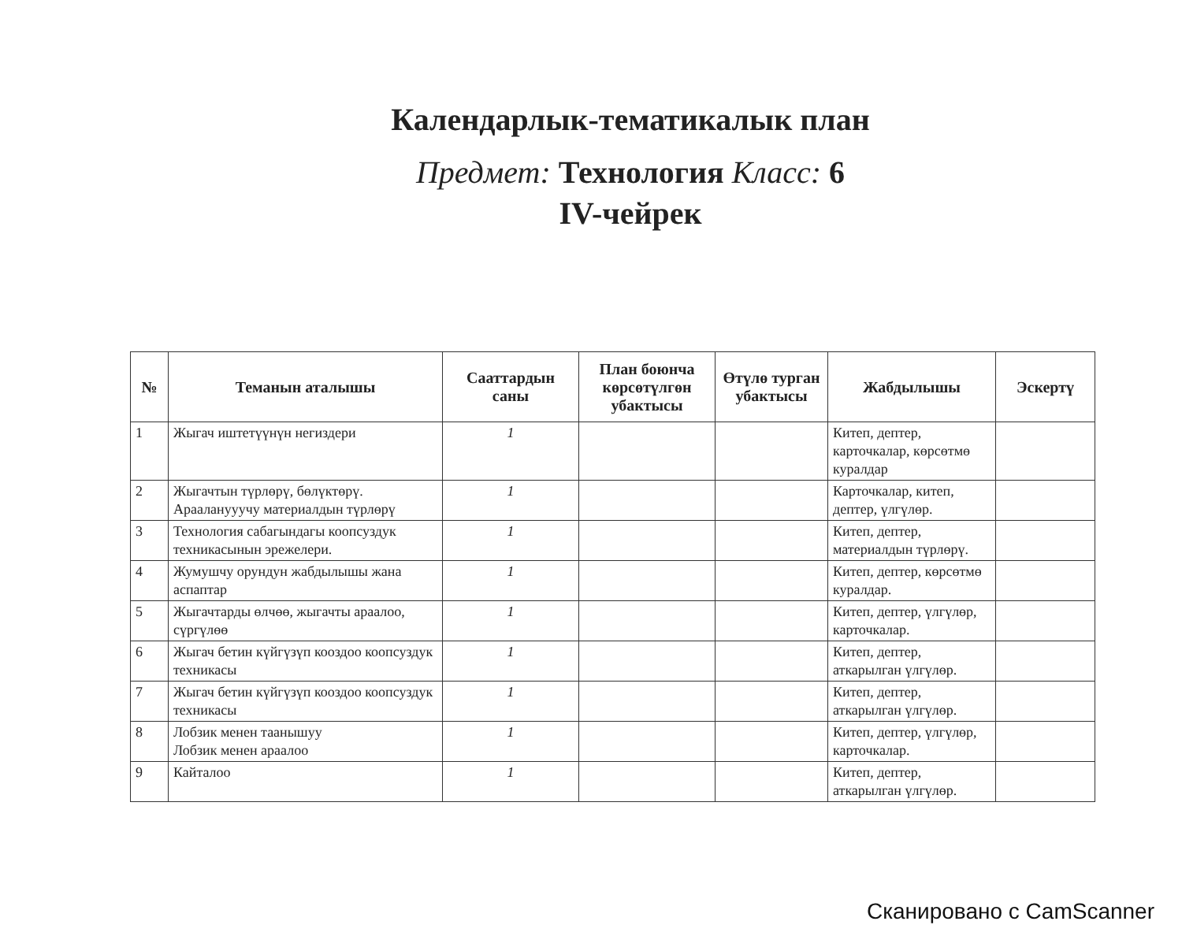Календарлык-тематикалык план
Предмет: Технология Класс: 6
IV-чейрек
| № | Теманын аталышы | Сааттардын саны | План боюнча көрсөтүлгөн убактысы | Өтүлө турган убактысы | Жабдылышы | Эскертү |
| --- | --- | --- | --- | --- | --- | --- |
| 1 | Жыгач иштетүүнүн негиздери | 1 | | | Китеп, дептер, карточкалар, көрсөтмө куралдар | |
| 2 | Жыгачтын түрлөрү, бөлүктөрү. Арааланууучу материалдын түрлөрү | 1 | | | Карточкалар, китеп, дептер, үлгүлөр. | |
| 3 | Технология сабагындагы коопсуздук техникасынын эрежелери. | 1 | | | Китеп, дептер, материалдын түрлөрү. | |
| 4 | Жумушчу орундун жабдылышы жана аспаптар | 1 | | | Китеп, дептер, көрсөтмө куралдар. | |
| 5 | Жыгачтарды өлчөө, жыгачты араалоо, сүргүлөө | 1 | | | Китеп, дептер, үлгүлөр, карточкалар. | |
| 6 | Жыгач бетин күйгүзүп кооздоо коопсуздук техникасы | 1 | | | Китеп, дептер, аткарылган үлгүлөр. | |
| 7 | Жыгач бетин күйгүзүп кооздоо коопсуздук техникасы | 1 | | | Китеп, дептер, аткарылган үлгүлөр. | |
| 8 | Лобзик менен таанышуу Лобзик менен араалоо | 1 | | | Китеп, дептер, үлгүлөр, карточкалар. | |
| 9 | Кайталоо | 1 | | | Китеп, дептер, аткарылган үлгүлөр. | |
Сканировано с CamScanner